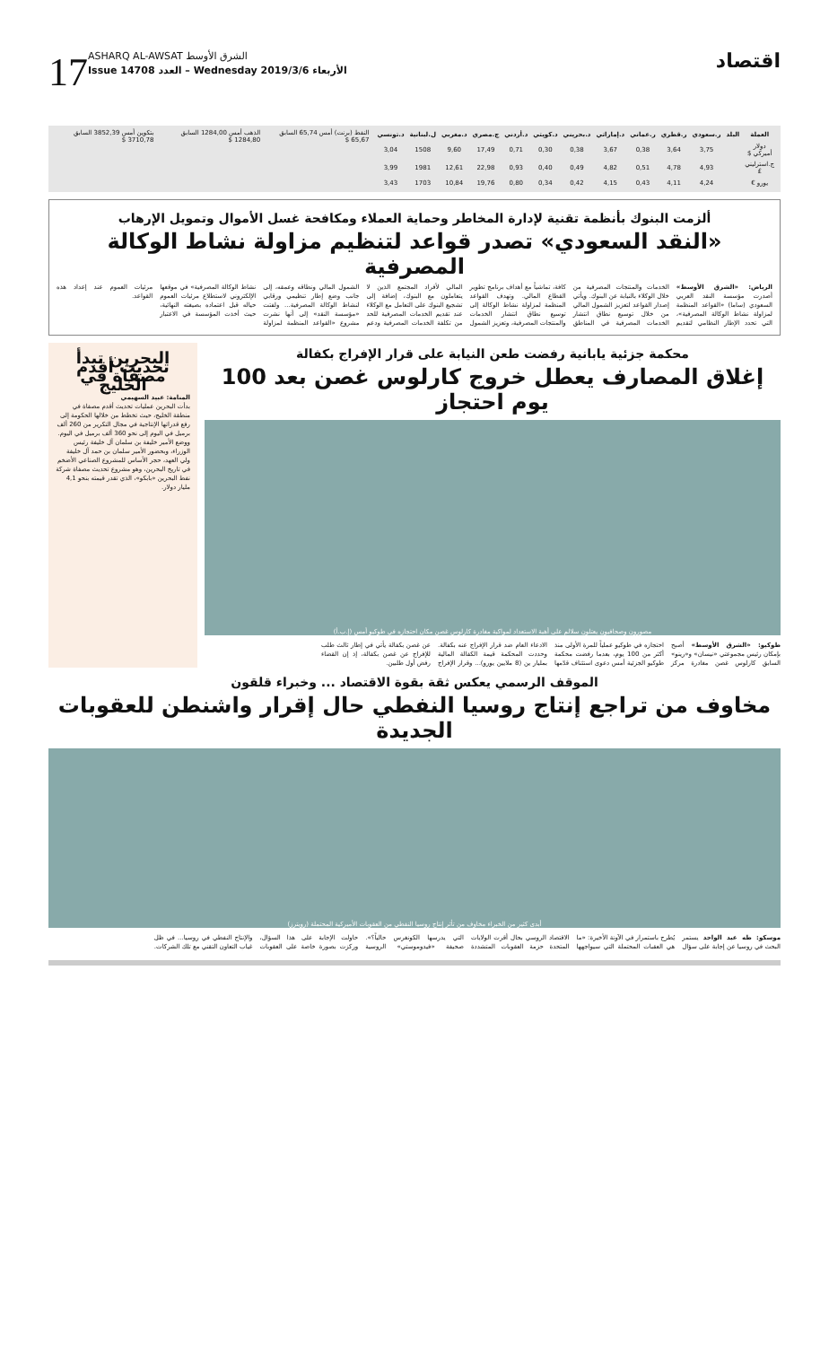17
ASHARQ AL-AWSAT الشرق الأوسط
Issue 14708 العدد – Wednesday 2019/3/6 الأربعاء
اقتصاد
| العملة | البلد | ر.سعودي | ر.قطري | ر.عماني | د.إماراتي | د.بحريني | د.كويتي | د.أردني | ج.مصري | د.مغربي | ل.لبنانية | د.تونسي |
| --- | --- | --- | --- | --- | --- | --- | --- | --- | --- | --- | --- | --- |
| دولار أميركي $ | | 3,75 | 3,64 | 0,38 | 3,67 | 0,38 | 0,30 | 0,71 | 17,49 | 9,60 | 1508 | 3,04 |
| ج.استرليني £ | | 4,93 | 4,78 | 0,51 | 4,82 | 0,49 | 0,40 | 0,93 | 22,98 | 12,61 | 1981 | 3,99 |
| يورو € | | 4,24 | 4,11 | 0,43 | 4,15 | 0,42 | 0,34 | 0,80 | 19,76 | 10,84 | 1703 | 3,43 |
النفط (برنت) أمس 65,74 السابق 65,67 $
الذهب أمس 1284,00 السابق 1284,80 $
بتكوين أمس 3852,39 السابق 3710,78 $
ألزمت البنوك بأنظمة تقنية لإدارة المخاطر وحماية العملاء ومكافحة غسل الأموال وتمويل الإرهاب
«النقد السعودي» تصدر قواعد لتنظيم مزاولة نشاط الوكالة المصرفية
الرياض: «الشرق الأوسط» أصدرت مؤسسة النقد العربي السعودي (ساما) «القواعد المنظمة لمزاولة نشاط الوكالة المصرفية»، التي تحدد الإطار النظامي لتقديم الخدمات والمنتجات المصرفية من خلال الوكلاء بالنيابة عن البنوك. ويأتي إصدار القواعد لتعزيز الشمول المالي من خلال توسيع نطاق انتشار الخدمات المصرفية في المناطق كافة، تماشياً مع أهداف برنامج تطوير القطاع المالي. وتهدف القواعد المنظمة لمزاولة نشاط الوكالة إلى توسيع نطاق انتشار الخدمات والمنتجات المصرفية، وتعزيز الشمول المالي لأفراد المجتمع الذين لا يتعاملون مع البنوك، إضافة إلى تشجيع البنوك على التعامل مع الوكلاء عند تقديم الخدمات المصرفية للحد من تكلفة الخدمات المصرفية ودعم الشمول المالي ونطاقه وعمقه، إلى جانب وضع إطار تنظيمي ورقابي لنشاط الوكالة المصرفية... ولفتت «مؤسسة النقد» إلى أنها نشرت مشروع «القواعد المنظمة لمزاولة نشاط الوكالة المصرفية» في موقعها الإلكتروني لاستطلاع مرئيات العموم حياله قبل اعتماده بصيغته النهائية، حيث أخذت المؤسسة في الاعتبار مرئيات العموم عند إعداد هذه القواعد.
محكمة جزئية يابانية رفضت طعن النيابة على قرار الإفراج بكفالة
إغلاق المصارف يعطل خروج كارلوس غصن بعد 100 يوم احتجاز
مصورون وصحافيون يعتلون سلالم على أهبة الاستعداد لمواكبة مغادرة كارلوس غصن مكان احتجازه في طوكيو أمس (إ.ب.أ)
طوكيو: «الشرق الأوسط» أصبح بإمكان رئيس مجموعتي «نيسان» و«رينو» السابق كارلوس غصن مغادرة مركز احتجازه في طوكيو عملياً للمرة الأولى منذ أكثر من 100 يوم، بعدما رفضت محكمة طوكيو الجزئية أمس دعوى استئناف قدّمها الادعاء العام ضد قرار الإفراج عنه بكفالة. وحددت المحكمة قيمة الكفالة المالية بمليار ين (8 ملايين يورو)... وقرار الإفراج عن غصن بكفالة يأتي في إطار ثالث طلب للإفراج عن غصن بكفالة، إذ إن القضاء رفض أول طلبين.
البحرين تبدأ تحديث أقدم مصفاة في الخليج
المنامة: عبيد السهيمي
بدأت البحرين عمليات تحديث أقدم مصفاة في منطقة الخليج، حيث تخطط من خلالها الحكومة إلى رفع قدراتها الإنتاجية في مجال التكرير من 260 ألف برميل في اليوم إلى نحو 360 ألف برميل في اليوم. ووضع الأمير خليفة بن سلمان آل خليفة رئيس الوزراء، وبحضور الأمير سلمان بن حمد آل خليفة ولي العهد، حجر الأساس للمشروع الصناعي الأضخم في تاريخ البحرين، وهو مشروع تحديث مصفاة شركة نفط البحرين «بابكو»، الذي تقدر قيمته بنحو 4,1 مليار دولار.
الموقف الرسمي يعكس ثقة بقوة الاقتصاد ... وخبراء قلقون
مخاوف من تراجع إنتاج روسيا النفطي حال إقرار واشنطن للعقوبات الجديدة
أبدى كثير من الخبراء مخاوف من تأثر إنتاج روسيا النفطي من العقوبات الأميركية المحتملة (رويترز)
موسكو: طه عبد الواحد يستمر البحث في روسيا عن إجابة على سؤال يُطرح باستمرار في الآونة الأخيرة: «ما هي العقبات المحتملة التي سيواجهها الاقتصاد الروسي بحال أقرت الولايات المتحدة حزمة العقوبات المتشددة التي يدرسها الكونغرس حالياً؟». صحيفة «فيدوموستي» الروسية حاولت الإجابة على هذا السؤال، وركزت بصورة خاصة على العقوبات والإنتاج النفطي في روسيا... في ظل غياب التعاون التقني مع تلك الشركات.